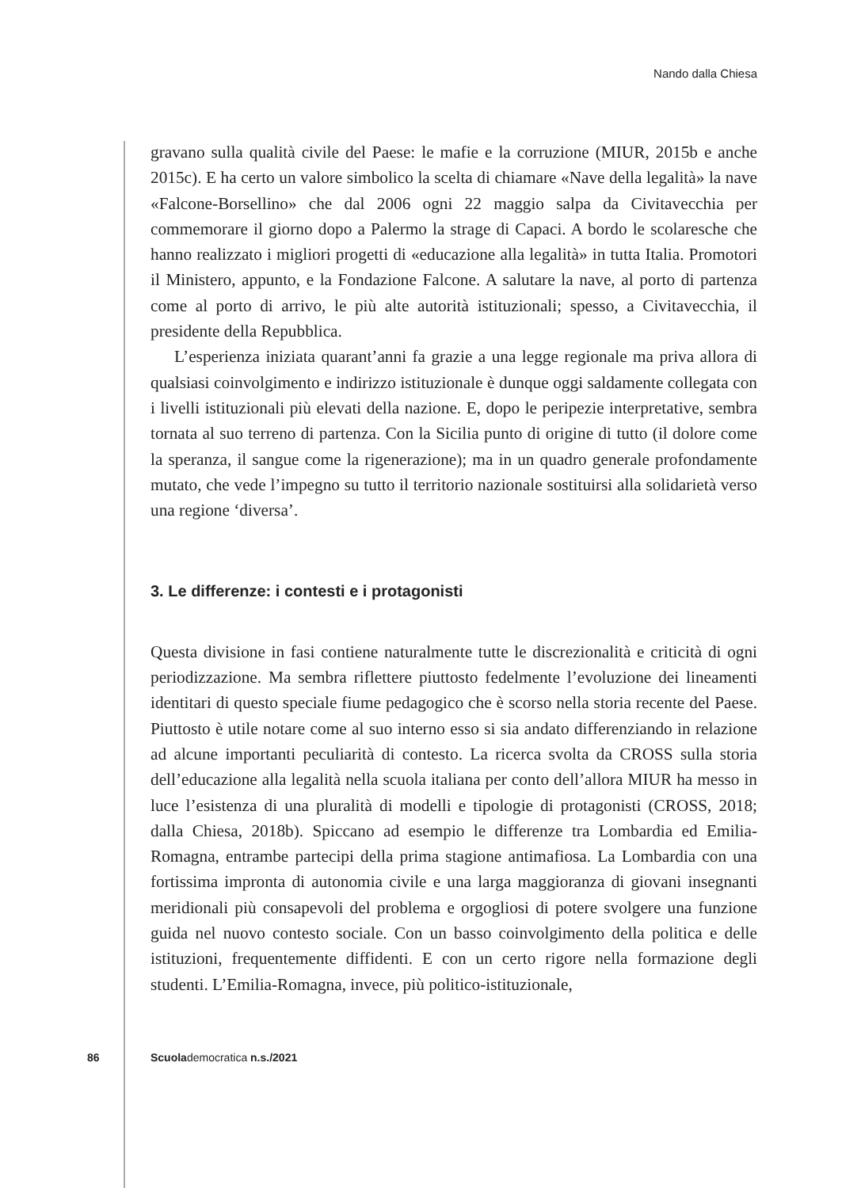Nando dalla Chiesa
gravano sulla qualità civile del Paese: le mafie e la corruzione (MIUR, 2015b e anche 2015c). E ha certo un valore simbolico la scelta di chiamare «Nave della legalità» la nave «Falcone-Borsellino» che dal 2006 ogni 22 maggio salpa da Civitavecchia per commemorare il giorno dopo a Palermo la strage di Capaci. A bordo le scolaresche che hanno realizzato i migliori progetti di «educazione alla legalità» in tutta Italia. Promotori il Ministero, appunto, e la Fondazione Falcone. A salutare la nave, al porto di partenza come al porto di arrivo, le più alte autorità istituzionali; spesso, a Civitavecchia, il presidente della Repubblica.
L’esperienza iniziata quarant’anni fa grazie a una legge regionale ma priva allora di qualsiasi coinvolgimento e indirizzo istituzionale è dunque oggi saldamente collegata con i livelli istituzionali più elevati della nazione. E, dopo le peripezie interpretative, sembra tornata al suo terreno di partenza. Con la Sicilia punto di origine di tutto (il dolore come la speranza, il sangue come la rigenerazione); ma in un quadro generale profondamente mutato, che vede l’impegno su tutto il territorio nazionale sostituirsi alla solidarietà verso una regione ‘diversa’.
3. Le differenze: i contesti e i protagonisti
Questa divisione in fasi contiene naturalmente tutte le discrezionalità e criticità di ogni periodizzazione. Ma sembra riflettere piuttosto fedelmente l’evoluzione dei lineamenti identitari di questo speciale fiume pedagogico che è scorso nella storia recente del Paese. Piuttosto è utile notare come al suo interno esso si sia andato differenziando in relazione ad alcune importanti peculiarità di contesto. La ricerca svolta da CROSS sulla storia dell’educazione alla legalità nella scuola italiana per conto dell’allora MIUR ha messo in luce l’esistenza di una pluralità di modelli e tipologie di protagonisti (CROSS, 2018; dalla Chiesa, 2018b). Spiccano ad esempio le differenze tra Lombardia ed Emilia-Romagna, entrambe partecipi della prima stagione antimafiosa. La Lombardia con una fortissima impronta di autonomia civile e una larga maggioranza di giovani insegnanti meridionali più consapevoli del problema e orgogliosi di potere svolgere una funzione guida nel nuovo contesto sociale. Con un basso coinvolgimento della politica e delle istituzioni, frequentemente diffidenti. E con un certo rigore nella formazione degli studenti. L’Emilia-Romagna, invece, più politico-istituzionale,
86 Scuolademocratica n.s./2021